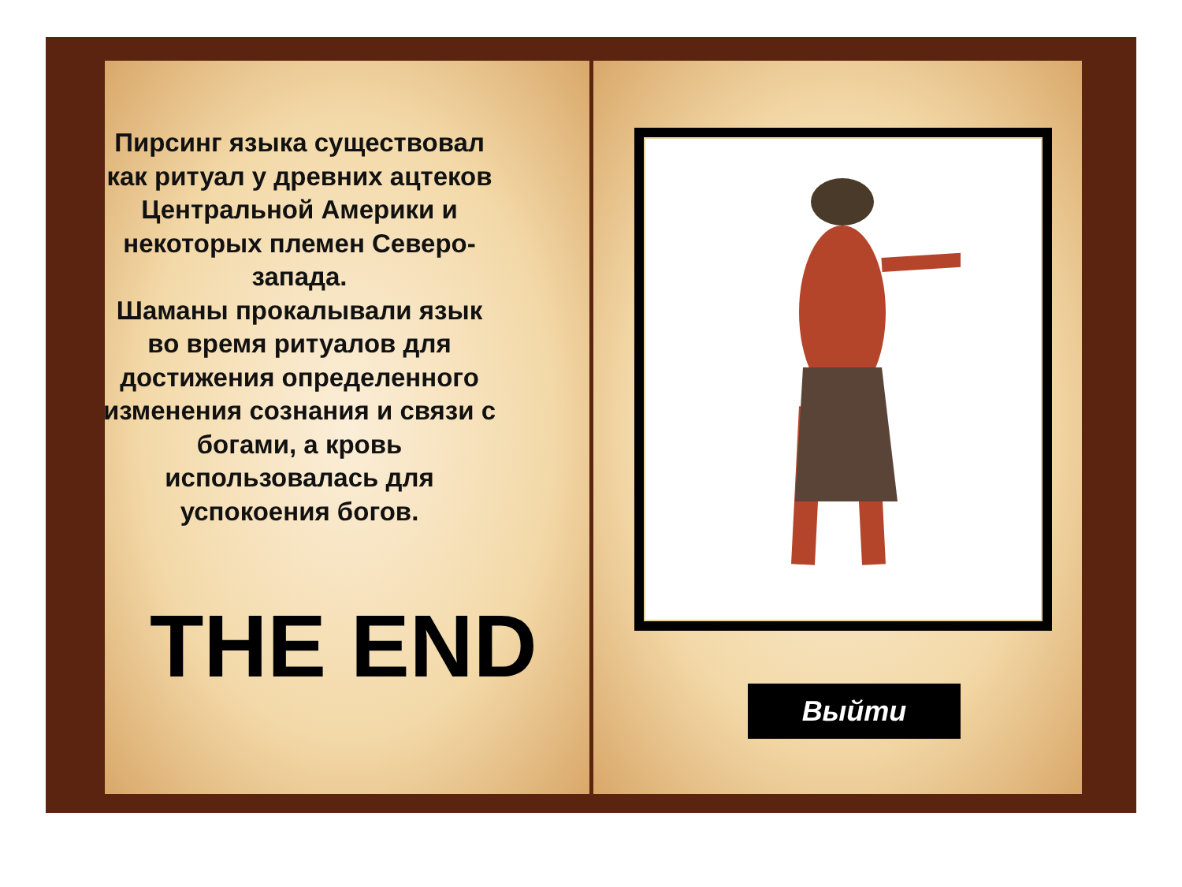Пирсинг языка существовал как ритуал у древних ацтеков Центральной Америки и некоторых племен Северо-запада.
Шаманы прокалывали язык во время ритуалов для достижения определенного изменения сознания и связи с богами, а кровь использовалась для успокоения богов.
THE END Выйти